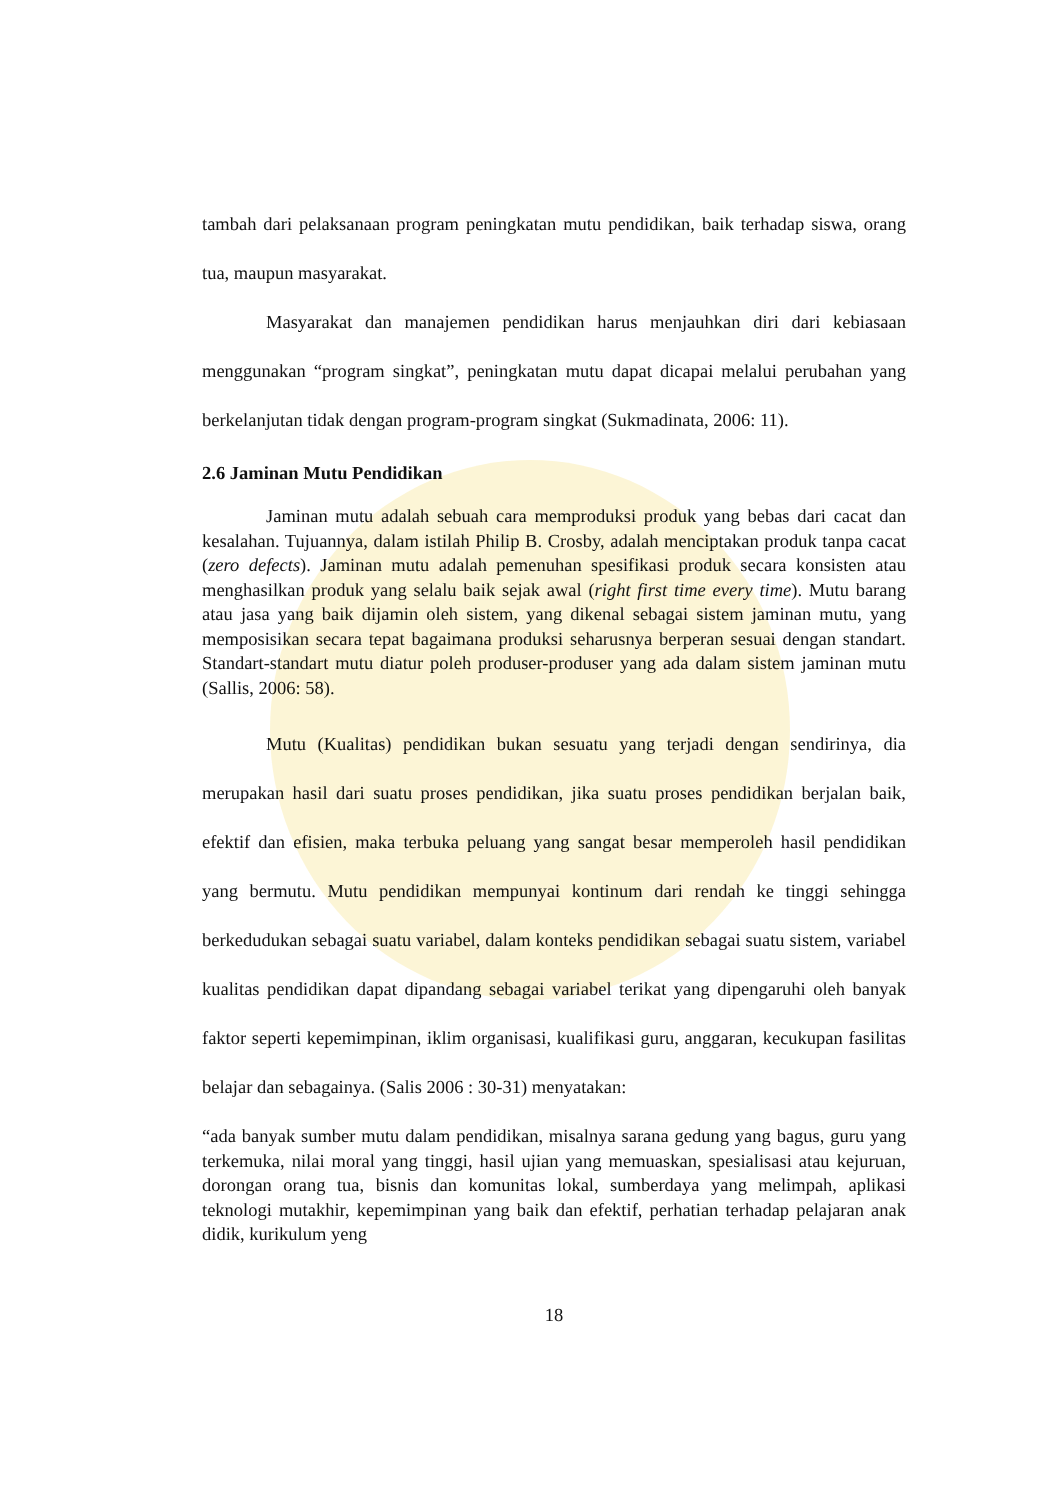tambah dari pelaksanaan program peningkatan mutu pendidikan, baik terhadap siswa, orang tua, maupun masyarakat.
Masyarakat dan manajemen pendidikan harus menjauhkan diri dari kebiasaan menggunakan “program singkat”, peningkatan mutu dapat dicapai melalui perubahan yang berkelanjutan tidak dengan program-program singkat (Sukmadinata, 2006: 11).
2.6 Jaminan Mutu Pendidikan
Jaminan mutu adalah sebuah cara memproduksi produk yang bebas dari cacat dan kesalahan. Tujuannya, dalam istilah Philip B. Crosby, adalah menciptakan produk tanpa cacat (zero defects). Jaminan mutu adalah pemenuhan spesifikasi produk secara konsisten atau menghasilkan produk yang selalu baik sejak awal (right first time every time). Mutu barang atau jasa yang baik dijamin oleh sistem, yang dikenal sebagai sistem jaminan mutu, yang memposisikan secara tepat bagaimana produksi seharusnya berperan sesuai dengan standart. Standart-standart mutu diatur poleh produser-produser yang ada dalam sistem jaminan mutu (Sallis, 2006: 58).
Mutu (Kualitas) pendidikan bukan sesuatu yang terjadi dengan sendirinya, dia merupakan hasil dari suatu proses pendidikan, jika suatu proses pendidikan berjalan baik, efektif dan efisien, maka terbuka peluang yang sangat besar memperoleh hasil pendidikan yang bermutu. Mutu pendidikan mempunyai kontinum dari rendah ke tinggi sehingga berkedudukan sebagai suatu variabel, dalam konteks pendidikan sebagai suatu sistem, variabel kualitas pendidikan dapat dipandang sebagai variabel terikat yang dipengaruhi oleh banyak faktor seperti kepemimpinan, iklim organisasi, kualifikasi guru, anggaran, kecukupan fasilitas belajar dan sebagainya. (Salis 2006 : 30-31) menyatakan:
“ada banyak sumber mutu dalam pendidikan, misalnya sarana gedung yang bagus, guru yang terkemuka, nilai moral yang tinggi, hasil ujian yang memuaskan, spesialisasi atau kejuruan, dorongan orang tua, bisnis dan komunitas lokal, sumberdaya yang melimpah, aplikasi teknologi mutakhir, kepemimpinan yang baik dan efektif, perhatian terhadap pelajaran anak didik, kurikulum yeng
18